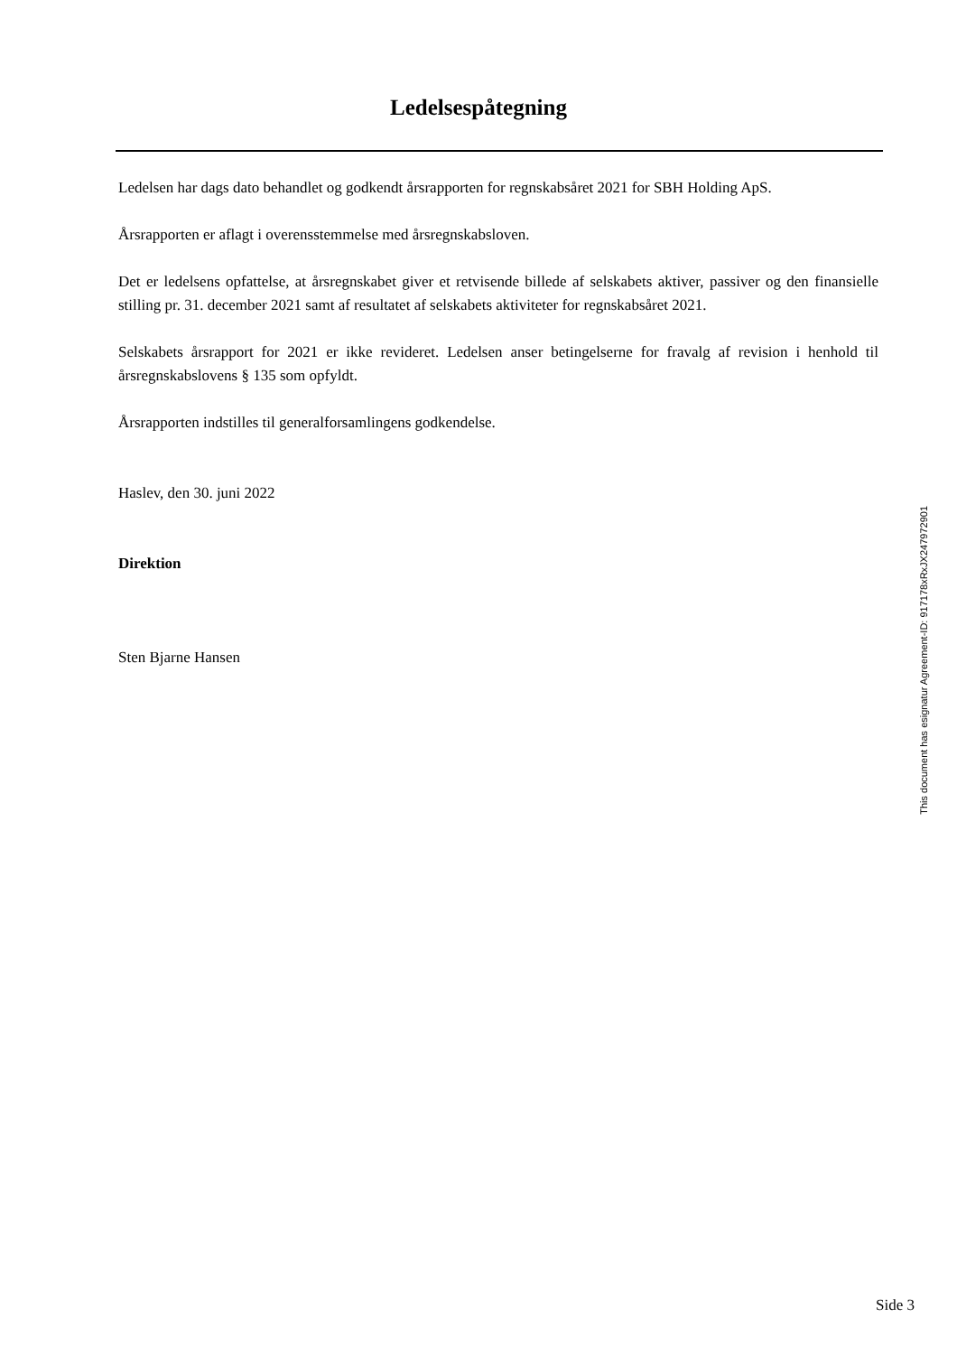Ledelsespåtegning
Ledelsen har dags dato behandlet og godkendt årsrapporten for regnskabsåret 2021 for SBH Holding ApS.
Årsrapporten er aflagt i overensstemmelse med årsregnskabsloven.
Det er ledelsens opfattelse, at årsregnskabet giver et retvisende billede af selskabets aktiver, passiver og den finansielle stilling pr. 31. december 2021 samt af resultatet af selskabets aktiviteter for regnskabsåret 2021.
Selskabets årsrapport for 2021 er ikke revideret. Ledelsen anser betingelserne for fravalg af revision i henhold til årsregnskabslovens § 135 som opfyldt.
Årsrapporten indstilles til generalforsamlingens godkendelse.
Haslev, den 30. juni 2022
Direktion
Sten Bjarne Hansen
This document has esignatur Agreement-ID: 917178xRxJX247972901
Side 3